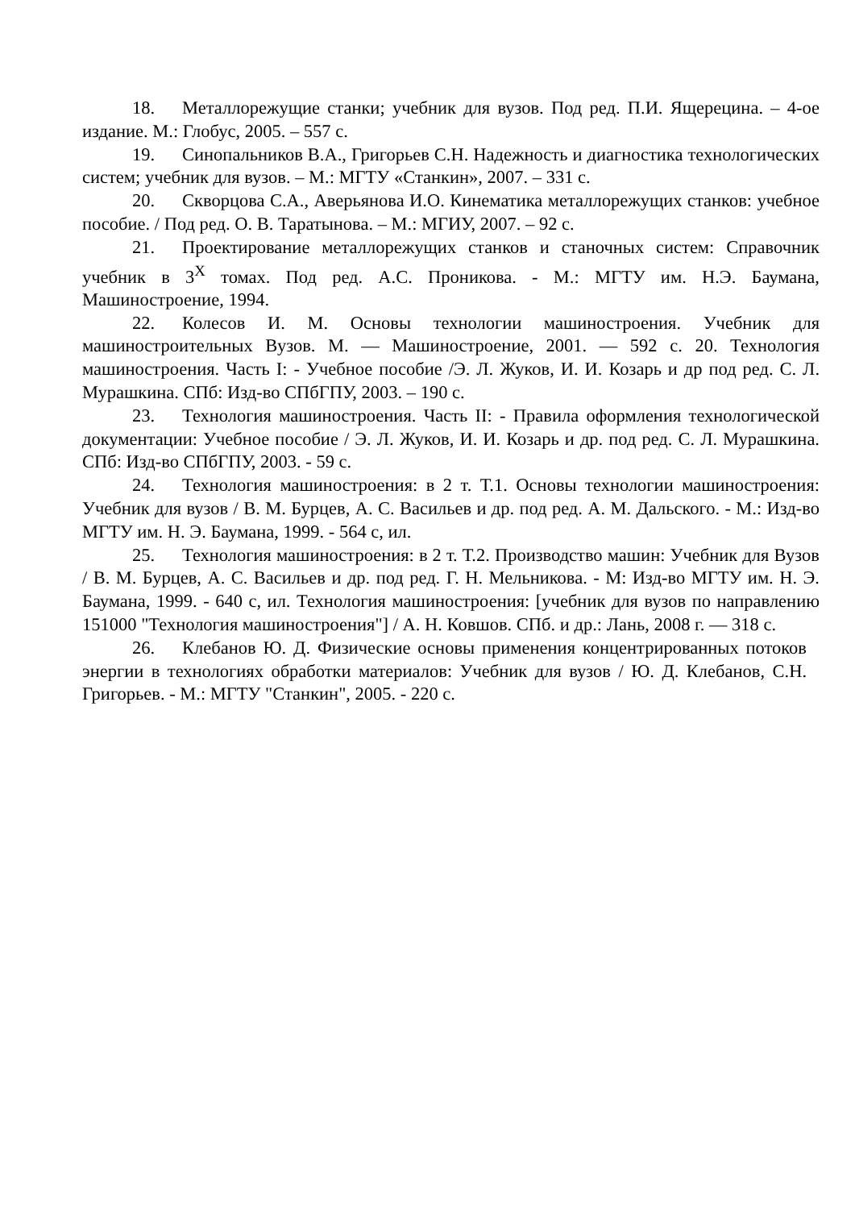18. Металлорежущие станки; учебник для вузов. Под ред. П.И. Ящерецина. – 4-ое издание. М.: Глобус, 2005. – 557 с.
19. Синопальников В.А., Григорьев С.Н. Надежность и диагностика технологических систем; учебник для вузов. – М.: МГТУ «Станкин», 2007. – 331 с.
20. Скворцова С.А., Аверьянова И.О. Кинематика металлорежущих станков: учебное пособие. / Под ред. О. В. Таратынова. – М.: МГИУ, 2007. – 92 с.
21. Проектирование металлорежущих станков и станочных систем: Справочник учебник в 3<sup>Х</sup> томах. Под ред. А.С. Проникова. - М.: МГТУ им. Н.Э. Баумана, Машиностроение, 1994.
22. Колесов И. М. Основы технологии машиностроения. Учебник для машиностроительных Вузов. М. — Машиностроение, 2001. — 592 с. 20. Технология машиностроения. Часть I: - Учебное пособие /Э. Л. Жуков, И. И. Козарь и др под ред. С. Л. Мурашкина. СПб: Изд-во СПбГПУ, 2003. – 190 с.
23. Технология машиностроения. Часть II: - Правила оформления технологической документации: Учебное пособие / Э. Л. Жуков, И. И. Козарь и др. под ред. С. Л. Мурашкина. СПб: Изд-во СПбГПУ, 2003. - 59 с.
24. Технология машиностроения: в 2 т. Т.1. Основы технологии машиностроения: Учебник для вузов / В. М. Бурцев, А. С. Васильев и др. под ред. А. М. Дальского. - М.: Изд-во МГТУ им. Н. Э. Баумана, 1999. - 564 с, ил.
25. Технология машиностроения: в 2 т. Т.2. Производство машин: Учебник для Вузов / В. М. Бурцев, А. С. Васильев и др. под ред. Г. Н. Мельникова. - М: Изд-во МГТУ им. Н. Э. Баумана, 1999. - 640 с, ил. Технология машиностроения: [учебник для вузов по направлению 151000 "Технология машиностроения"] / А. Н. Ковшов. СПб. и др.: Лань, 2008 г. — 318 с.
26. Клебанов Ю. Д. Физические основы применения концентрированных потоков энергии в технологиях обработки материалов: Учебник для вузов / Ю. Д. Клебанов, С.Н. Григорьев. - М.: МГТУ "Станкин", 2005. - 220 с.